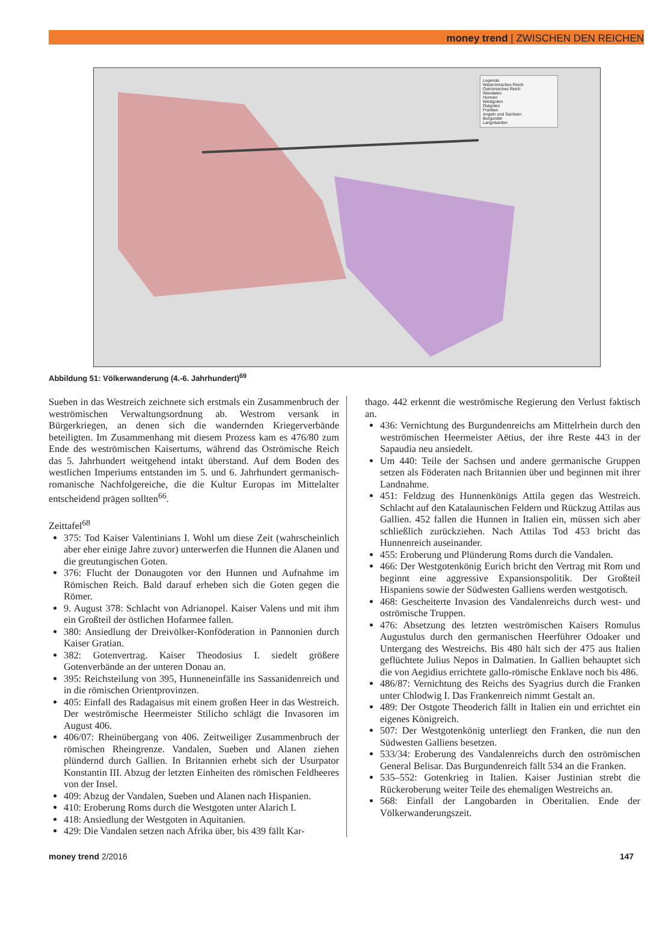money trend | ZWISCHEN DEN REICHEN
Legende
Weströmisches Reich
Oströmisches Reich
Wandalen
Hunnen
Westgoten
Ostgoten
Franken
Angeln und Sachsen
Burgunder
Langobarden
Abbildung 51: Völkerwanderung (4.-6. Jahrhundert)<sup>69</sup>
Sueben in das Westreich zeichnete sich erstmals ein Zusammenbruch der weströmischen Verwaltungsordnung ab. Westrom versank in Bürgerkriegen, an denen sich die wandernden Kriegerverbände beteiligten. Im Zusammenhang mit diesem Prozess kam es 476/80 zum Ende des weströmischen Kaisertums, während das Oströmische Reich das 5. Jahrhundert weitgehend intakt überstand. Auf dem Boden des westlichen Imperiums entstanden im 5. und 6. Jahrhundert germanisch-romanische Nachfolgereiche, die die Kultur Europas im Mittelalter entscheidend prägen sollten<sup>66</sup>.
Zeittafel<sup>68</sup>
375: Tod Kaiser Valentinians I. Wohl um diese Zeit (wahrscheinlich aber eher einige Jahre zuvor) unterwerfen die Hunnen die Alanen und die greutungischen Goten.
376: Flucht der Donaugoten vor den Hunnen und Aufnahme im Römischen Reich. Bald darauf erheben sich die Goten gegen die Römer.
9. August 378: Schlacht von Adrianopel. Kaiser Valens und mit ihm ein Großteil der östlichen Hofarmee fallen.
380: Ansiedlung der Dreivölker-Konföderation in Pannonien durch Kaiser Gratian.
382: Gotenvertrag. Kaiser Theodosius I. siedelt größere Gotenverbände an der unteren Donau an.
395: Reichsteilung von 395, Hunneneinfälle ins Sassanidenreich und in die römischen Orientprovinzen.
405: Einfall des Radagaisus mit einem großen Heer in das Westreich. Der weströmische Heermeister Stilicho schlägt die Invasoren im August 406.
406/07: Rheinübergang von 406. Zeitweiliger Zusammenbruch der römischen Rheingrenze. Vandalen, Sueben und Alanen ziehen plündernd durch Gallien. In Britannien erhebt sich der Usurpator Konstantin III. Abzug der letzten Einheiten des römischen Feldheeres von der Insel.
409: Abzug der Vandalen, Sueben und Alanen nach Hispanien.
410: Eroberung Roms durch die Westgoten unter Alarich I.
418: Ansiedlung der Westgoten in Aquitanien.
429: Die Vandalen setzen nach Afrika über, bis 439 fällt Kar-
thago. 442 erkennt die weströmische Regierung den Verlust faktisch an.
436: Vernichtung des Burgundenreichs am Mittelrhein durch den weströmischen Heermeister Aëtius, der ihre Reste 443 in der Sapaudia neu ansiedelt.
Um 440: Teile der Sachsen und andere germanische Gruppen setzen als Föderaten nach Britannien über und beginnen mit ihrer Landnahme.
451: Feldzug des Hunnenkönigs Attila gegen das Westreich. Schlacht auf den Katalaunischen Feldern und Rückzug Attilas aus Gallien. 452 fallen die Hunnen in Italien ein, müssen sich aber schließlich zurückziehen. Nach Attilas Tod 453 bricht das Hunnenreich auseinander.
455: Eroberung und Plünderung Roms durch die Vandalen.
466: Der Westgotenkönig Eurich bricht den Vertrag mit Rom und beginnt eine aggressive Expansionspolitik. Der Großteil Hispaniens sowie der Südwesten Galliens werden westgotisch.
468: Gescheiterte Invasion des Vandalenreichs durch west- und oströmische Truppen.
476: Absetzung des letzten weströmischen Kaisers Romulus Augustulus durch den germanischen Heerführer Odoaker und Untergang des Westreichs. Bis 480 hält sich der 475 aus Italien geflüchtete Julius Nepos in Dalmatien. In Gallien behauptet sich die von Aegidius errichtete gallo-römische Enklave noch bis 486.
486/87: Vernichtung des Reichs des Syagrius durch die Franken unter Chlodwig I. Das Frankenreich nimmt Gestalt an.
489: Der Ostgote Theoderich fällt in Italien ein und errichtet ein eigenes Königreich.
507: Der Westgotenkönig unterliegt den Franken, die nun den Südwesten Galliens besetzen.
533/34: Eroberung des Vandalenreichs durch den oströmischen General Belisar. Das Burgundenreich fällt 534 an die Franken.
535–552: Gotenkrieg in Italien. Kaiser Justinian strebt die Rückeroberung weiter Teile des ehemaligen Westreichs an.
568: Einfall der Langobarden in Oberitalien. Ende der Völkerwanderungszeit.
money trend 2/2016 147